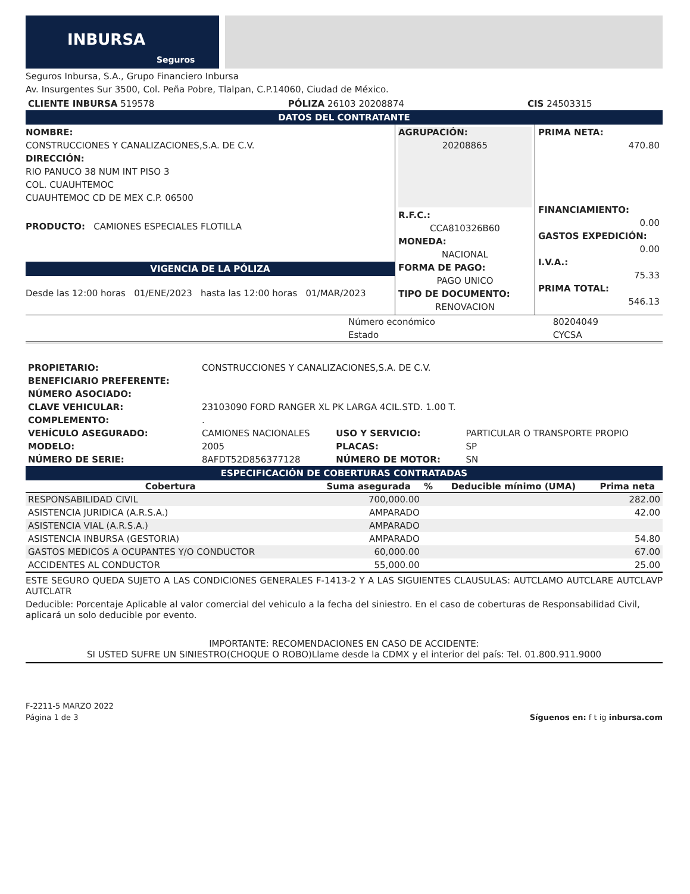INBURSA
Seguros
Seguros Inbursa, S.A., Grupo Financiero Inbursa
Av. Insurgentes Sur 3500, Col. Peña Pobre, Tlalpan, C.P.14060, Ciudad de México.
| CLIENTE INBURSA 519578 | PÓLIZA 26103 20208874 | CIS 24503315 |
DATOS DEL CONTRATANTE
NOMBRE:
CONSTRUCCIONES Y CANALIZACIONES,S.A. DE C.V.
DIRECCIÓN:
RIO PANUCO 38 NUM INT PISO 3
COL. CUAUHTEMOC
CUAUHTEMOC CD DE MEX C.P. 06500
PRODUCTO: CAMIONES ESPECIALES FLOTILLA
VIGENCIA DE LA PÓLIZA
Desde las 12:00 horas 01/ENE/2023 hasta las 12:00 horas 01/MAR/2023
AGRUPACIÓN:
20208865
R.F.C.:
CCA810326B60
MONEDA:
NACIONAL
FORMA DE PAGO:
PAGO UNICO
TIPO DE DOCUMENTO:
RENOVACION
PRIMA NETA:
470.80
FINANCIAMIENTO:
0.00
GASTOS EXPEDICIÓN:
0.00
I.V.A.:
75.33
PRIMA TOTAL:
546.13
| | Número económico | 80204049 |
| | Estado | CYCSA |
| PROPIETARIO: | CONSTRUCCIONES Y CANALIZACIONES,S.A. DE C.V. | | |
| BENEFICIARIO PREFERENTE: | | | |
| NÚMERO ASOCIADO: | | | |
| CLAVE VEHICULAR: | 23103090 FORD RANGER XL PK LARGA 4CIL.STD. 1.00 T. | | |
| COMPLEMENTO: | . | | |
| VEHÍCULO ASEGURADO: | CAMIONES NACIONALES | USO Y SERVICIO: | PARTICULAR O TRANSPORTE PROPIO |
| MODELO: | 2005 | PLACAS: | SP |
| NÚMERO DE SERIE: | 8AFDT52D856377128 | NÚMERO DE MOTOR: | SN |
ESPECIFICACIÓN DE COBERTURAS CONTRATADAS
| Cobertura | Suma asegurada | % | Deducible mínimo (UMA) | Prima neta |
| --- | --- | --- | --- | --- |
| RESPONSABILIDAD CIVIL | 700,000.00 | | | 282.00 |
| ASISTENCIA JURIDICA (A.R.S.A.) | AMPARADO | | | 42.00 |
| ASISTENCIA VIAL (A.R.S.A.) | AMPARADO | | | |
| ASISTENCIA INBURSA (GESTORIA) | AMPARADO | | | 54.80 |
| GASTOS MEDICOS A OCUPANTES Y/O CONDUCTOR | 60,000.00 | | | 67.00 |
| ACCIDENTES AL CONDUCTOR | 55,000.00 | | | 25.00 |
ESTE SEGURO QUEDA SUJETO A LAS CONDICIONES GENERALES F-1413-2 Y A LAS SIGUIENTES CLAUSULAS: AUTCLAMO AUTCLARE AUTCLAVP AUTCLATR
Deducible: Porcentaje Aplicable al valor comercial del vehiculo a la fecha del siniestro. En el caso de coberturas de Responsabilidad Civil, aplicará un solo deducible por evento.
IMPORTANTE: RECOMENDACIONES EN CASO DE ACCIDENTE:
SI USTED SUFRE UN SINIESTRO(CHOQUE O ROBO)Llame desde la CDMX y el interior del país: Tel. 01.800.911.9000
F-2211-5 MARZO 2022
Página 1 de 3 Síguenos en: f t ig inbursa.com